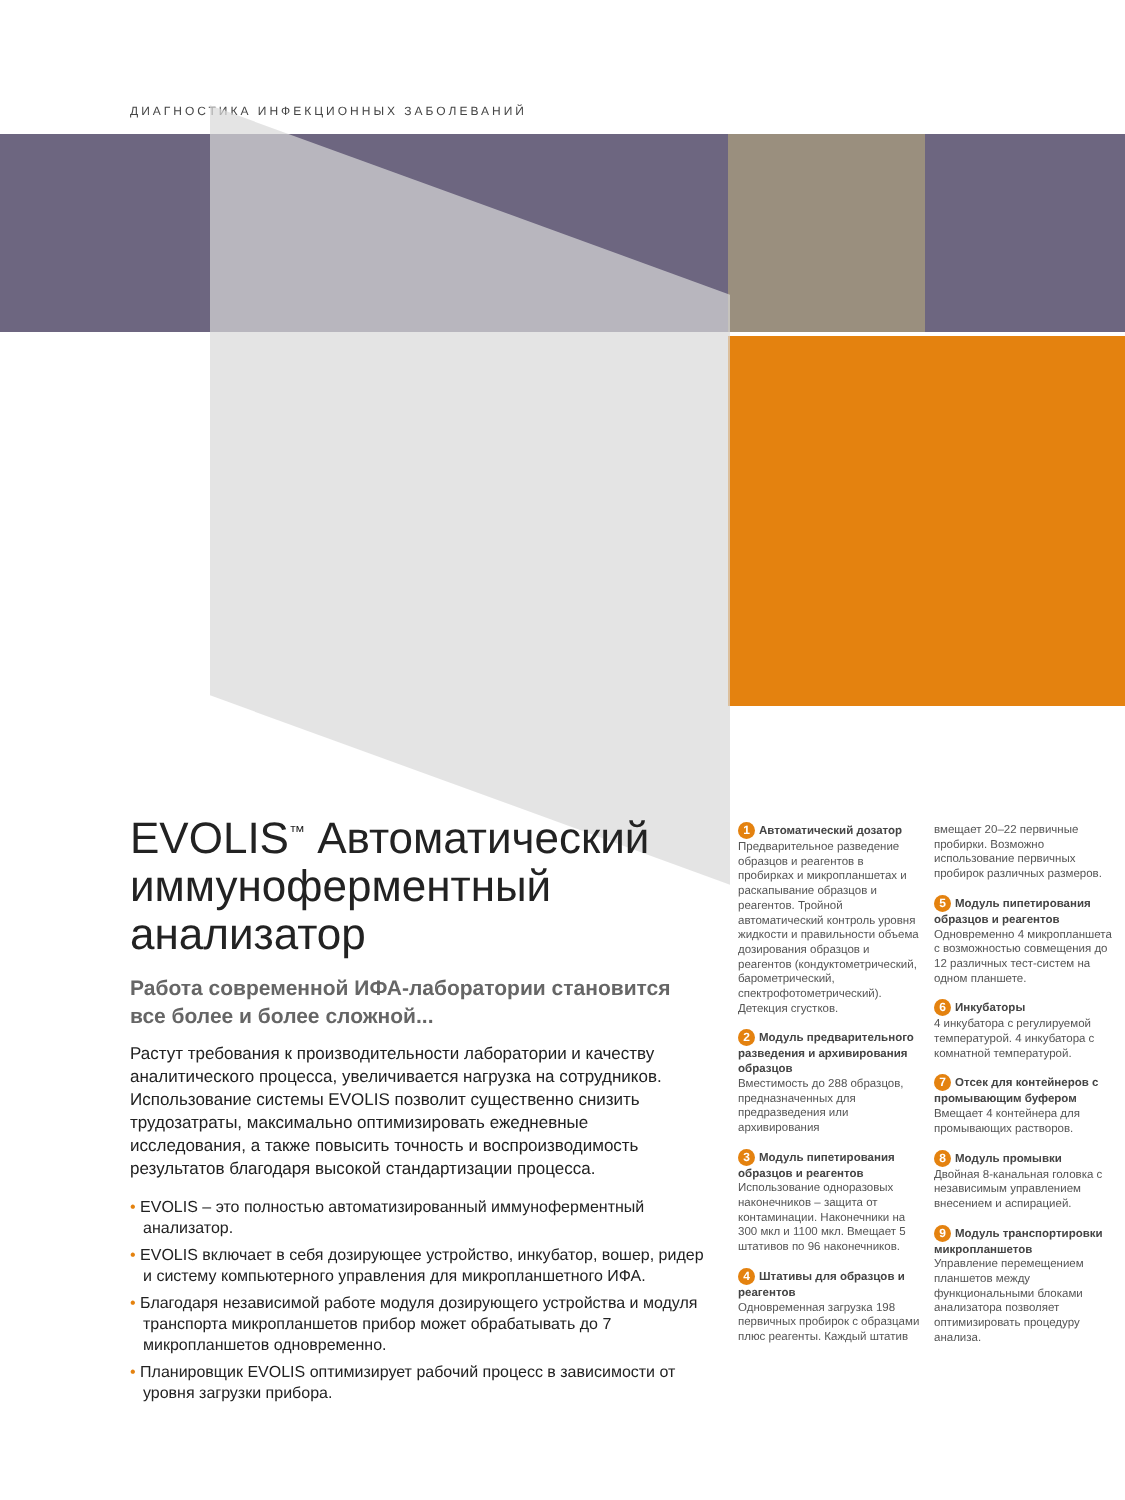ДИАГНОСТИКА ИНФЕКЦИОННЫХ ЗАБОЛЕВАНИЙ
EVOLIS<sup>™</sup> Автоматический иммуноферментный анализатор
Работа современной ИФА-лаборатории становится все более и более сложной...
Растут требования к производительности лаборатории и качеству аналитического процесса, увеличивается нагрузка на сотрудников. Использование системы EVOLIS позволит существенно снизить трудозатраты, максимально оптимизировать ежедневные исследования, а также повысить точность и воспроизводимость результатов благодаря высокой стандартизации процесса.
• EVOLIS – это полностью автоматизированный иммуноферментный анализатор.
• EVOLIS включает в себя дозирующее устройство, инкубатор, вошер, ридер и систему компьютерного управления для микропланшетного ИФА.
• Благодаря независимой работе модуля дозирующего устройства и модуля транспорта микропланшетов прибор может обрабатывать до 7 микропланшетов одновременно.
• Планировщик EVOLIS оптимизирует рабочий процесс в зависимости от уровня загрузки прибора.
1 Автоматический дозатор
Предварительное разведение образцов и реагентов в пробирках и микропланшетах и раскапывание образцов и реагентов. Тройной автоматический контроль уровня жидкости и правильности объема дозирования образцов и реагентов (кондуктометрический, барометрический, спектрофотометрический). Детекция сгустков.
2 Модуль предварительного разведения и архивирования образцов
Вместимость до 288 образцов, предназначенных для предразведения или архивирования
3 Модуль пипетирования образцов и реагентов
Использование одноразовых наконечников – защита от контаминации. Наконечники на 300 мкл и 1100 мкл. Вмещает 5 штативов по 96 наконечников.
4 Штативы для образцов и реагентов
Одновременная загрузка 198 первичных пробирок с образцами плюс реагенты. Каждый штатив
вмещает 20–22 первичные пробирки. Возможно использование первичных пробирок различных размеров.
5 Модуль пипетирования образцов и реагентов
Одновременно 4 микропланшета с возможностью совмещения до 12 различных тест-систем на одном планшете.
6 Инкубаторы
4 инкубатора с регулируемой температурой. 4 инкубатора с комнатной температурой.
7 Отсек для контейнеров с промывающим буфером
Вмещает 4 контейнера для промывающих растворов.
8 Модуль промывки
Двойная 8-канальная головка с независимым управлением внесением и аспирацией.
9 Модуль транспортировки микропланшетов
Управление перемещением планшетов между функциональными блоками анализатора позволяет оптимизировать процедуру анализа.